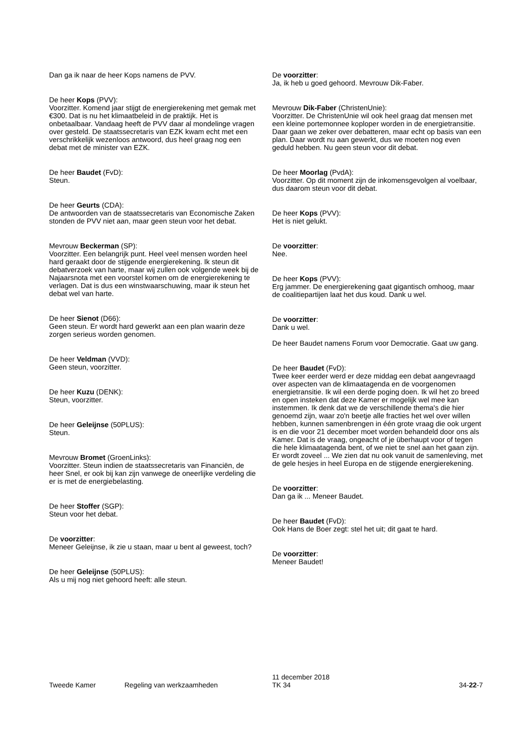Dan ga ik naar de heer Kops namens de PVV.
De heer Kops (PVV):
Voorzitter. Komend jaar stijgt de energierekening met gemak met €300. Dat is nu het klimaatbeleid in de praktijk. Het is onbetaalbaar. Vandaag heeft de PVV daar al mondelinge vragen over gesteld. De staatssecretaris van EZK kwam echt met een verschrikkelijk wezenloos antwoord, dus heel graag nog een debat met de minister van EZK.
De heer Baudet (FvD):
Steun.
De heer Geurts (CDA):
De antwoorden van de staatssecretaris van Economische Zaken stonden de PVV niet aan, maar geen steun voor het debat.
Mevrouw Beckerman (SP):
Voorzitter. Een belangrijk punt. Heel veel mensen worden heel hard geraakt door de stijgende energierekening. Ik steun dit debatverzoek van harte, maar wij zullen ook volgende week bij de Najaarsnota met een voorstel komen om de energierekening te verlagen. Dat is dus een winstwaarschuwing, maar ik steun het debat wel van harte.
De heer Sienot (D66):
Geen steun. Er wordt hard gewerkt aan een plan waarin deze zorgen serieus worden genomen.
De heer Veldman (VVD):
Geen steun, voorzitter.
De heer Kuzu (DENK):
Steun, voorzitter.
De heer Geleijnse (50PLUS):
Steun.
Mevrouw Bromet (GroenLinks):
Voorzitter. Steun indien de staatssecretaris van Financiën, de heer Snel, er ook bij kan zijn vanwege de oneerlijke verdeling die er is met de energiebelasting.
De heer Stoffer (SGP):
Steun voor het debat.
De voorzitter:
Meneer Geleijnse, ik zie u staan, maar u bent al geweest, toch?
De heer Geleijnse (50PLUS):
Als u mij nog niet gehoord heeft: alle steun.
De voorzitter:
Ja, ik heb u goed gehoord. Mevrouw Dik-Faber.
Mevrouw Dik-Faber (ChristenUnie):
Voorzitter. De ChristenUnie wil ook heel graag dat mensen met een kleine portemonnee koploper worden in de energietransitie. Daar gaan we zeker over debatteren, maar echt op basis van een plan. Daar wordt nu aan gewerkt, dus we moeten nog even geduld hebben. Nu geen steun voor dit debat.
De heer Moorlag (PvdA):
Voorzitter. Op dit moment zijn de inkomensgevolgen al voelbaar, dus daarom steun voor dit debat.
De heer Kops (PVV):
Het is niet gelukt.
De voorzitter:
Nee.
De heer Kops (PVV):
Erg jammer. De energierekening gaat gigantisch omhoog, maar de coalitiepartijen laat het dus koud. Dank u wel.
De voorzitter:
Dank u wel.
De heer Baudet namens Forum voor Democratie. Gaat uw gang.
De heer Baudet (FvD):
Twee keer eerder werd er deze middag een debat aangevraagd over aspecten van de klimaatagenda en de voorgenomen energietransitie. Ik wil een derde poging doen. Ik wil het zo breed en open insteken dat deze Kamer er mogelijk wel mee kan instemmen. Ik denk dat we de verschillende thema's die hier genoemd zijn, waar zo'n beetje alle fracties het wel over willen hebben, kunnen samenbrengen in één grote vraag die ook urgent is en die voor 21 december moet worden behandeld door ons als Kamer. Dat is de vraag, ongeacht of je überhaupt voor of tegen die hele klimaatagenda bent, of we niet te snel aan het gaan zijn. Er wordt zoveel ... We zien dat nu ook vanuit de samenleving, met de gele hesjes in heel Europa en de stijgende energierekening.
De voorzitter:
Dan ga ik ... Meneer Baudet.
De heer Baudet (FvD):
Ook Hans de Boer zegt: stel het uit; dit gaat te hard.
De voorzitter:
Meneer Baudet!
Tweede Kamer
Regeling van werkzaamheden
11 december 2018
TK 34
34-22-7